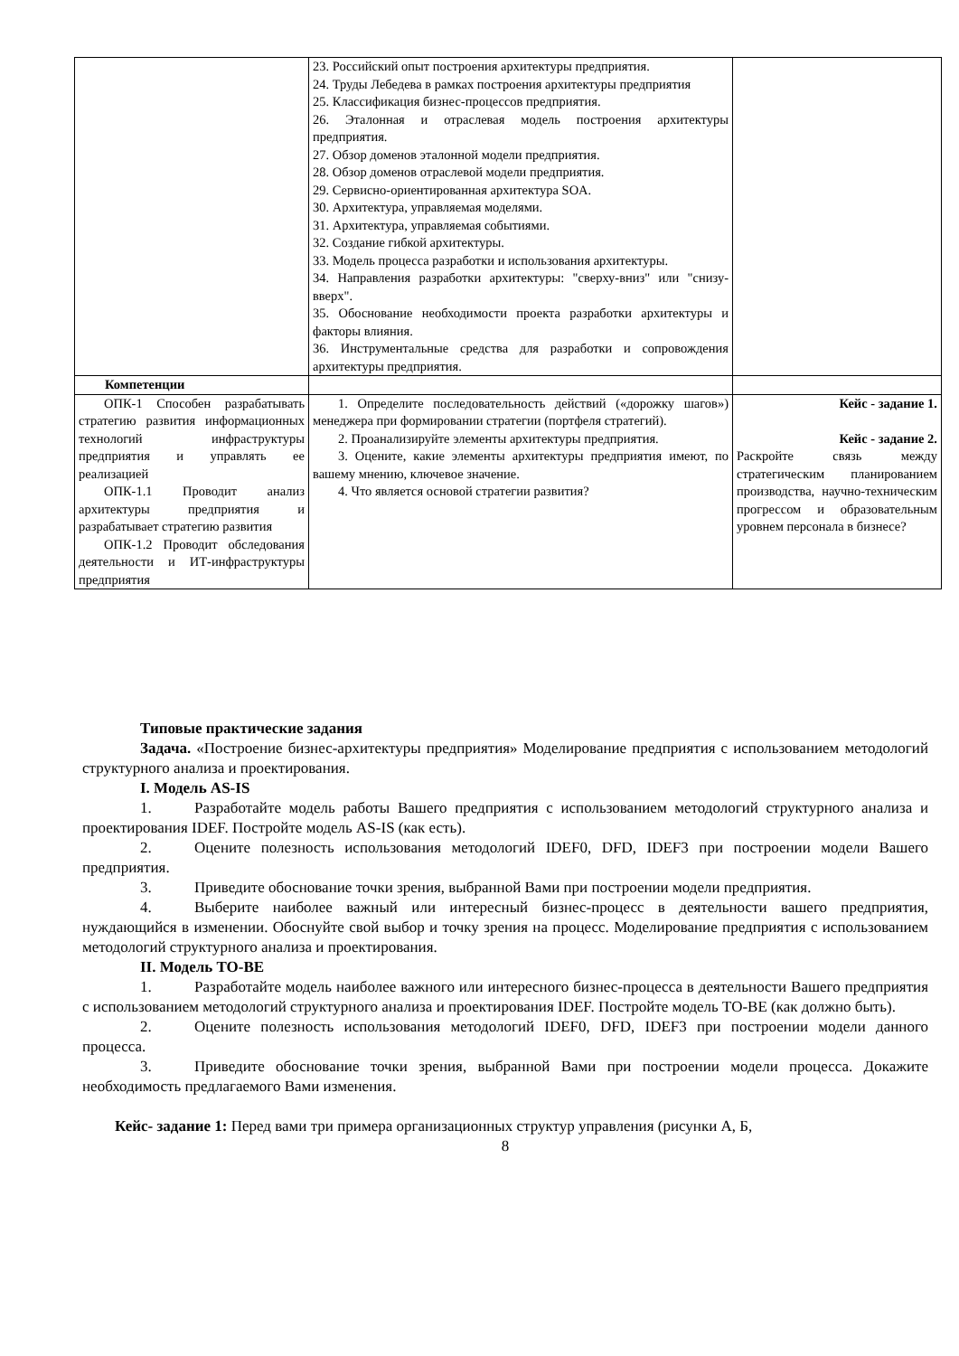| | 23. Российский опыт построения архитектуры предприятия. 24. Труды Лебедева в рамках построения архитектуры предприятия 25. Классификация бизнес-процессов предприятия. 26. Эталонная и отраслевая модель построения архитектуры предприятия. 27. Обзор доменов эталонной модели предприятия. 28. Обзор доменов отраслевой модели предприятия. 29. Сервисно-ориентированная архитектура SOA. 30. Архитектура, управляемая моделями. 31. Архитектура, управляемая событиями. 32. Создание гибкой архитектуры. 33. Модель процесса разработки и использования архитектуры. 34. Направления разработки архитектуры: "сверху-вниз" или "снизу-вверх". 35. Обоснование необходимости проекта разработки архитектуры и факторы влияния. 36. Инструментальные средства для разработки и сопровождения архитектуры предприятия. | |
| Компетенции | | |
| ОПК-1 Способен разрабатывать стратегию развития информационных технологий инфраструктуры предприятия и управлять ее реализацией ОПК-1.1 Проводит анализ архитектуры предприятия и разрабатывает стратегию развития ОПК-1.2 Проводит обследования деятельности и ИТ-инфраструктуры предприятия | 1. Определите последовательность действий («дорожку шагов») менеджера при формировании стратегии (портфеля стратегий). 2. Проанализируйте элементы архитектуры предприятия. 3. Оцените, какие элементы архитектуры предприятия имеют, по вашему мнению, ключевое значение. 4. Что является основой стратегии развития? | Кейс - задание 1. Кейс - задание 2. Раскройте связь между стратегическим планированием производства, научно-техническим прогрессом и образовательным уровнем персонала в бизнесе? |
Типовые практические задания
Задача. «Построение бизнес-архитектуры предприятия» Моделирование предприятия с использованием методологий структурного анализа и проектирования.
I. Модель AS-IS
1. Разработайте модель работы Вашего предприятия с использованием методологий структурного анализа и проектирования IDEF. Постройте модель AS-IS (как есть).
2. Оцените полезность использования методологий IDEF0, DFD, IDEF3 при построении модели Вашего предприятия.
3. Приведите обоснование точки зрения, выбранной Вами при построении модели предприятия.
4. Выберите наиболее важный или интересный бизнес-процесс в деятельности вашего предприятия, нуждающийся в изменении. Обоснуйте свой выбор и точку зрения на процесс. Моделирование предприятия с использованием методологий структурного анализа и проектирования.
II. Модель TO-BE
1. Разработайте модель наиболее важного или интересного бизнес-процесса в деятельности Вашего предприятия с использованием методологий структурного анализа и проектирования IDEF. Постройте модель TO-BE (как должно быть).
2. Оцените полезность использования методологий IDEF0, DFD, IDEF3 при построении модели данного процесса.
3. Приведите обоснование точки зрения, выбранной Вами при построении модели процесса. Докажите необходимость предлагаемого Вами изменения.
Кейс- задание 1: Перед вами три примера организационных структур управления (рисунки А, Б,
8